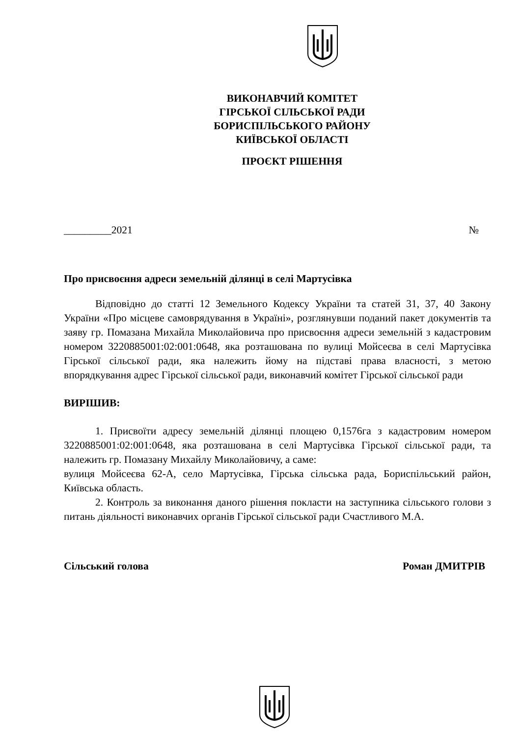ВИКОНАВЧИЙ КОМІТЕТ
ГІРСЬКОЇ СІЛЬСЬКОЇ РАДИ
БОРИСПІЛЬСЬКОГО РАЙОНУ
КИЇВСЬКОЇ ОБЛАСТІ
ПРОЄКТ РІШЕННЯ
_________2021 №
Про присвоєння адреси земельній ділянці в селі Мартусівка
Відповідно до статті 12 Земельного Кодексу України та статей 31, 37, 40 Закону України «Про місцеве самоврядування в Україні», розглянувши поданий пакет документів та заяву гр. Помазана Михайла Миколайовича про присвоєння адреси земельній з кадастровим номером 3220885001:02:001:0648, яка розташована по вулиці Мойсеєва в селі Мартусівка Гірської сільської ради, яка належить йому на підставі права власності, з метою впорядкування адрес Гірської сільської ради, виконавчий комітет Гірської сільської ради
ВИРІШИВ:
1. Присвоїти адресу земельній ділянці площею 0,1576га з кадастровим номером 3220885001:02:001:0648, яка розташована в селі Мартусівка Гірської сільської ради, та належить гр. Помазану Михайлу Миколайовичу, а саме:
вулиця Мойсеєва 62-А, село Мартусівка, Гірська сільська рада, Бориспільський район, Київська область.
2. Контроль за виконання даного рішення покласти на заступника сільського голови з питань діяльності виконавчих органів Гірської сільської ради Счастливого М.А.
Сільський голова Роман ДМИТРІВ